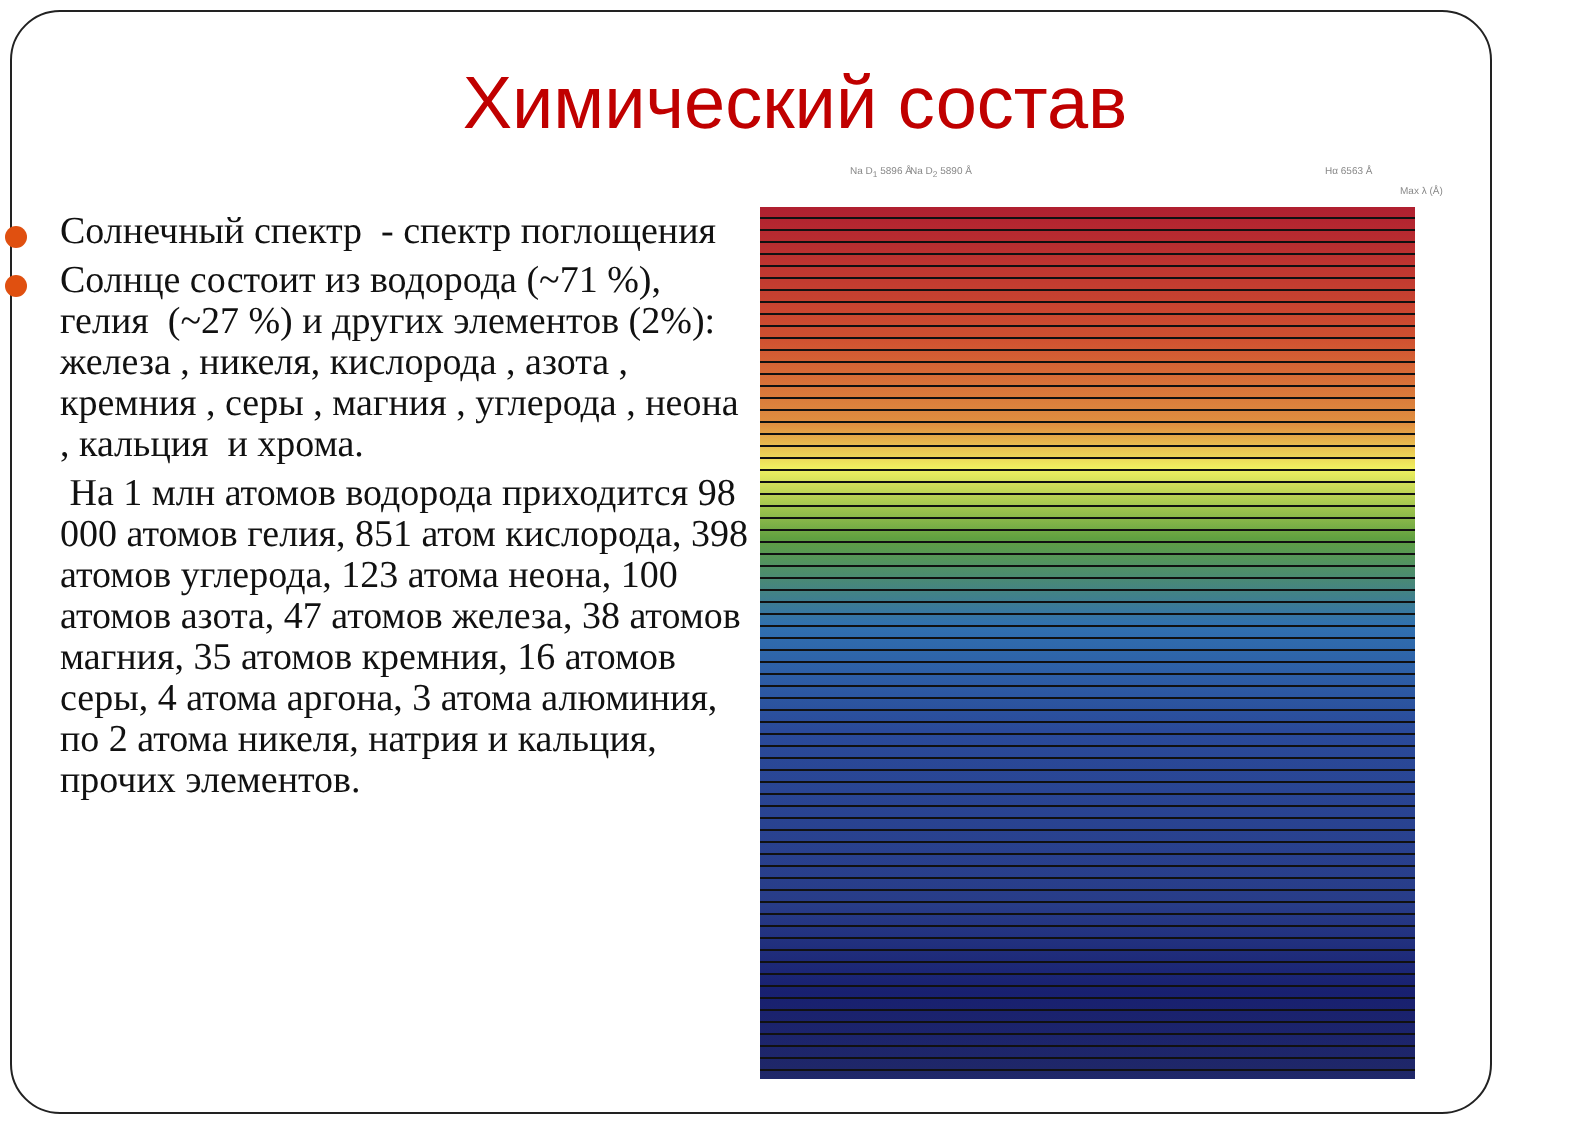Химический состав
Солнечный спектр - спектр поглощения
Солнце состоит из водорода (~71 %), гелия (~27 %) и других элементов (2%): железа , никеля, кислорода , азота , кремния , серы , магния , углерода , неона , кальция и хрома.
На 1 млн атомов водорода приходится 98 000 атомов гелия, 851 атом кислорода, 398 атомов углерода, 123 атома неона, 100 атомов азота, 47 атомов железа, 38 атомов магния, 35 атомов кремния, 16 атомов серы, 4 атома аргона, 3 атома алюминия, по 2 атома никеля, натрия и кальция, прочих элементов.
Na D<sub>1</sub> 5896 Å Na D<sub>2</sub> 5890 Å Hα 6563 Å
Max λ (Å)